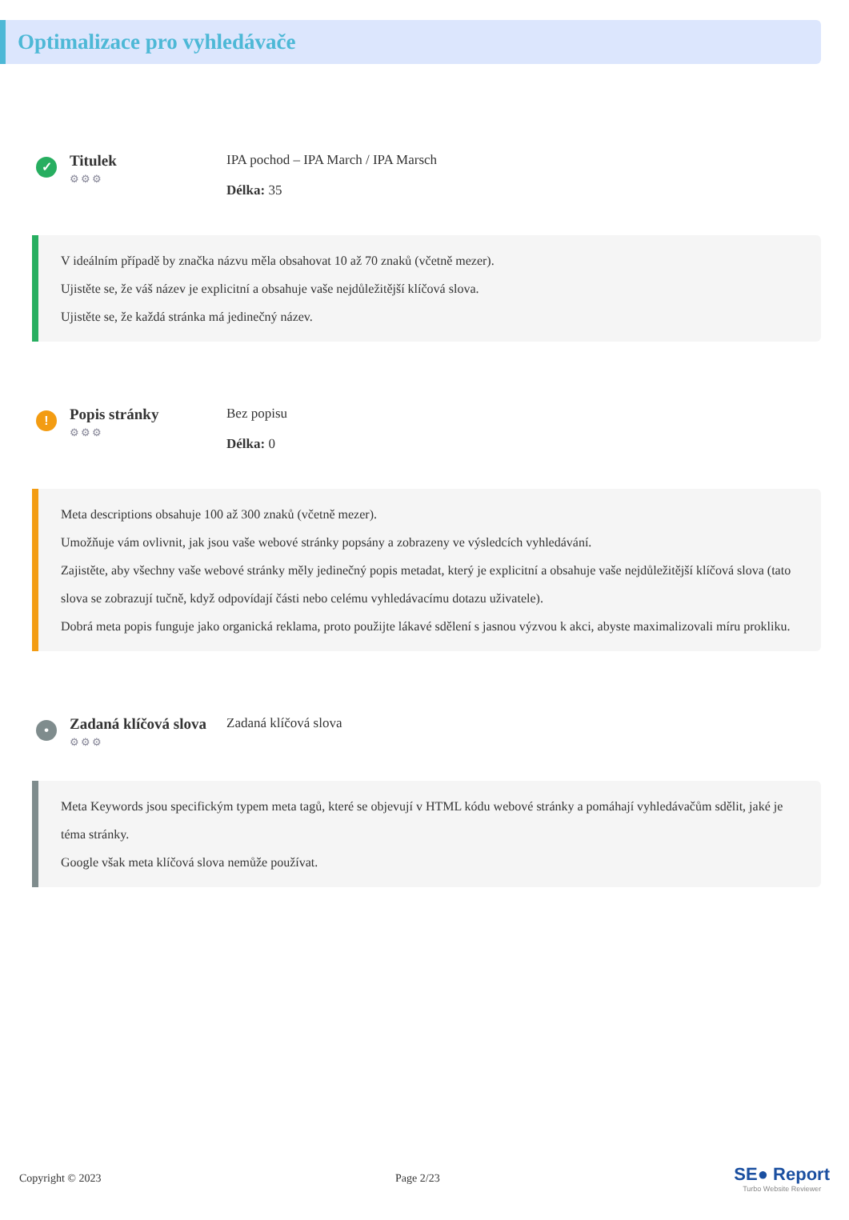Optimalizace pro vyhledávače
✓
Titulek
⚙⚙⚙
IPA pochod – IPA March / IPA Marsch
Délka: 35
V ideálním případě by značka názvu měla obsahovat 10 až 70 znaků (včetně mezer).
Ujistěte se, že váš název je explicitní a obsahuje vaše nejdůležitější klíčová slova.
Ujistěte se, že každá stránka má jedinečný název.
!
Popis stránky
⚙⚙⚙
Bez popisu
Délka: 0
Meta descriptions obsahuje 100 až 300 znaků (včetně mezer).
Umožňuje vám ovlivnit, jak jsou vaše webové stránky popsány a zobrazeny ve výsledcích vyhledávání.
Zajistěte, aby všechny vaše webové stránky měly jedinečný popis metadat, který je explicitní a obsahuje vaše nejdůležitější klíčová slova (tato slova se zobrazují tučně, když odpovídají části nebo celému vyhledávacímu dotazu uživatele).
Dobrá meta popis funguje jako organická reklama, proto použijte lákavé sdělení s jasnou výzvou k akci, abyste maximalizovali míru prokliku.
•
Zadaná klíčová slova
⚙⚙⚙
Zadaná klíčová slova
Meta Keywords jsou specifickým typem meta tagů, které se objevují v HTML kódu webové stránky a pomáhají vyhledávačům sdělit, jaké je téma stránky.
Google však meta klíčová slova nemůže používat.
Copyright © 2023 Page 2/23
SE● Report
Turbo Website Reviewer